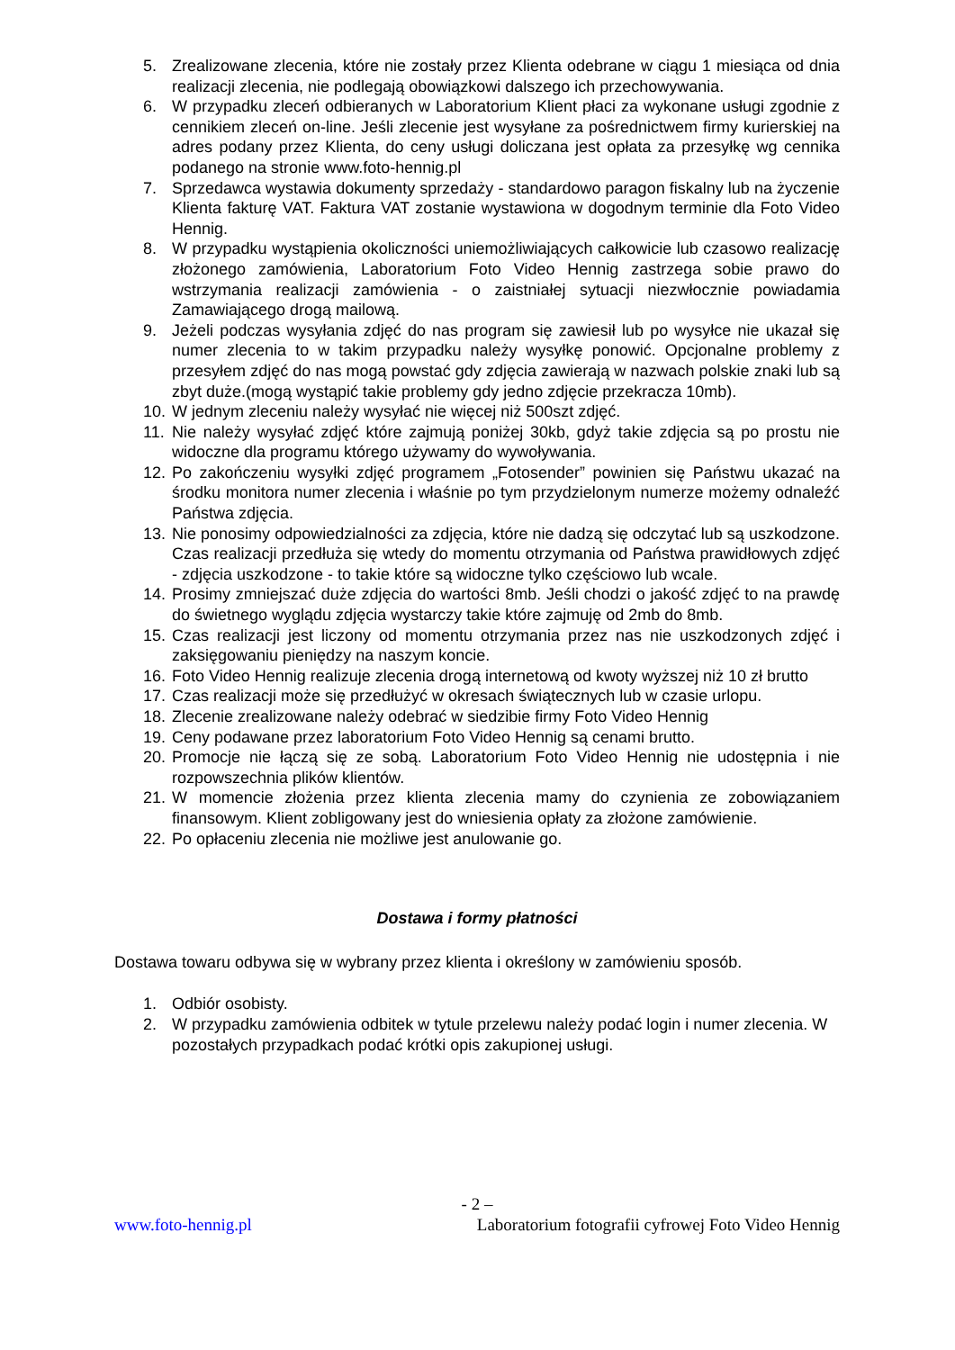5. Zrealizowane zlecenia, które nie zostały przez Klienta odebrane w ciągu 1 miesiąca od dnia realizacji zlecenia, nie podlegają obowiązkowi dalszego ich przechowywania.
6. W przypadku zleceń odbieranych w Laboratorium Klient płaci za wykonane usługi zgodnie z cennikiem zleceń on-line. Jeśli zlecenie jest wysyłane za pośrednictwem firmy kurierskiej na adres podany przez Klienta, do ceny usługi doliczana jest opłata za przesyłkę wg cennika podanego na stronie www.foto-hennig.pl
7. Sprzedawca wystawia dokumenty sprzedaży - standardowo paragon fiskalny lub na życzenie Klienta fakturę VAT. Faktura VAT zostanie wystawiona w dogodnym terminie dla Foto Video Hennig.
8. W przypadku wystąpienia okoliczności uniemożliwiających całkowicie lub czasowo realizację złożonego zamówienia, Laboratorium Foto Video Hennig zastrzega sobie prawo do wstrzymania realizacji zamówienia - o zaistniałej sytuacji niezwłocznie powiadamia Zamawiającego drogą mailową.
9. Jeżeli podczas wysyłania zdjęć do nas program się zawiesił lub po wysyłce nie ukazał się numer zlecenia to w takim przypadku należy wysyłkę ponowić. Opcjonalne problemy z przesyłem zdjęć do nas mogą powstać gdy zdjęcia zawierają w nazwach polskie znaki lub są zbyt duże.(mogą wystąpić takie problemy gdy jedno zdjęcie przekracza 10mb).
10. W jednym zleceniu należy wysyłać nie więcej niż 500szt zdjęć.
11. Nie należy wysyłać zdjęć które zajmują poniżej 30kb, gdyż takie zdjęcia są po prostu nie widoczne dla programu którego używamy do wywoływania.
12. Po zakończeniu wysyłki zdjęć programem „Fotosender” powinien się Państwu ukazać na środku monitora numer zlecenia i właśnie po tym przydzielonym numerze możemy odnaleźć Państwa zdjęcia.
13. Nie ponosimy odpowiedzialności za zdjęcia, które nie dadzą się odczytać lub są uszkodzone. Czas realizacji przedłuża się wtedy do momentu otrzymania od Państwa prawidłowych zdjęć - zdjęcia uszkodzone - to takie które są widoczne tylko częściowo lub wcale.
14. Prosimy zmniejszać duże zdjęcia do wartości 8mb. Jeśli chodzi o jakość zdjęć to na prawdę do świetnego wyglądu zdjęcia wystarczy takie które zajmuję od 2mb do 8mb.
15. Czas realizacji jest liczony od momentu otrzymania przez nas nie uszkodzonych zdjęć i zaksięgowaniu pieniędzy na naszym koncie.
16. Foto Video Hennig realizuje zlecenia drogą internetową od kwoty wyższej niż 10 zł brutto
17. Czas realizacji może się przedłużyć w okresach świątecznych lub w czasie urlopu.
18. Zlecenie zrealizowane należy odebrać w siedzibie firmy Foto Video Hennig
19. Ceny podawane przez laboratorium Foto Video Hennig są cenami brutto.
20. Promocje nie łączą się ze sobą. Laboratorium Foto Video Hennig nie udostępnia i nie rozpowszechnia plików klientów.
21. W momencie złożenia przez klienta zlecenia mamy do czynienia ze zobowiązaniem finansowym. Klient zobligowany jest do wniesienia opłaty za złożone zamówienie.
22. Po opłaceniu zlecenia nie możliwe jest anulowanie go.
Dostawa i formy płatności
Dostawa towaru odbywa się w wybrany przez klienta i określony w zamówieniu sposób.
1. Odbiór osobisty.
2. W przypadku zamówienia odbitek w tytule przelewu należy podać login i numer zlecenia. W pozostałych przypadkach podać krótki opis zakupionej usługi.
- 2 –
www.foto-hennig.pl Laboratorium fotografii cyfrowej Foto Video Hennig